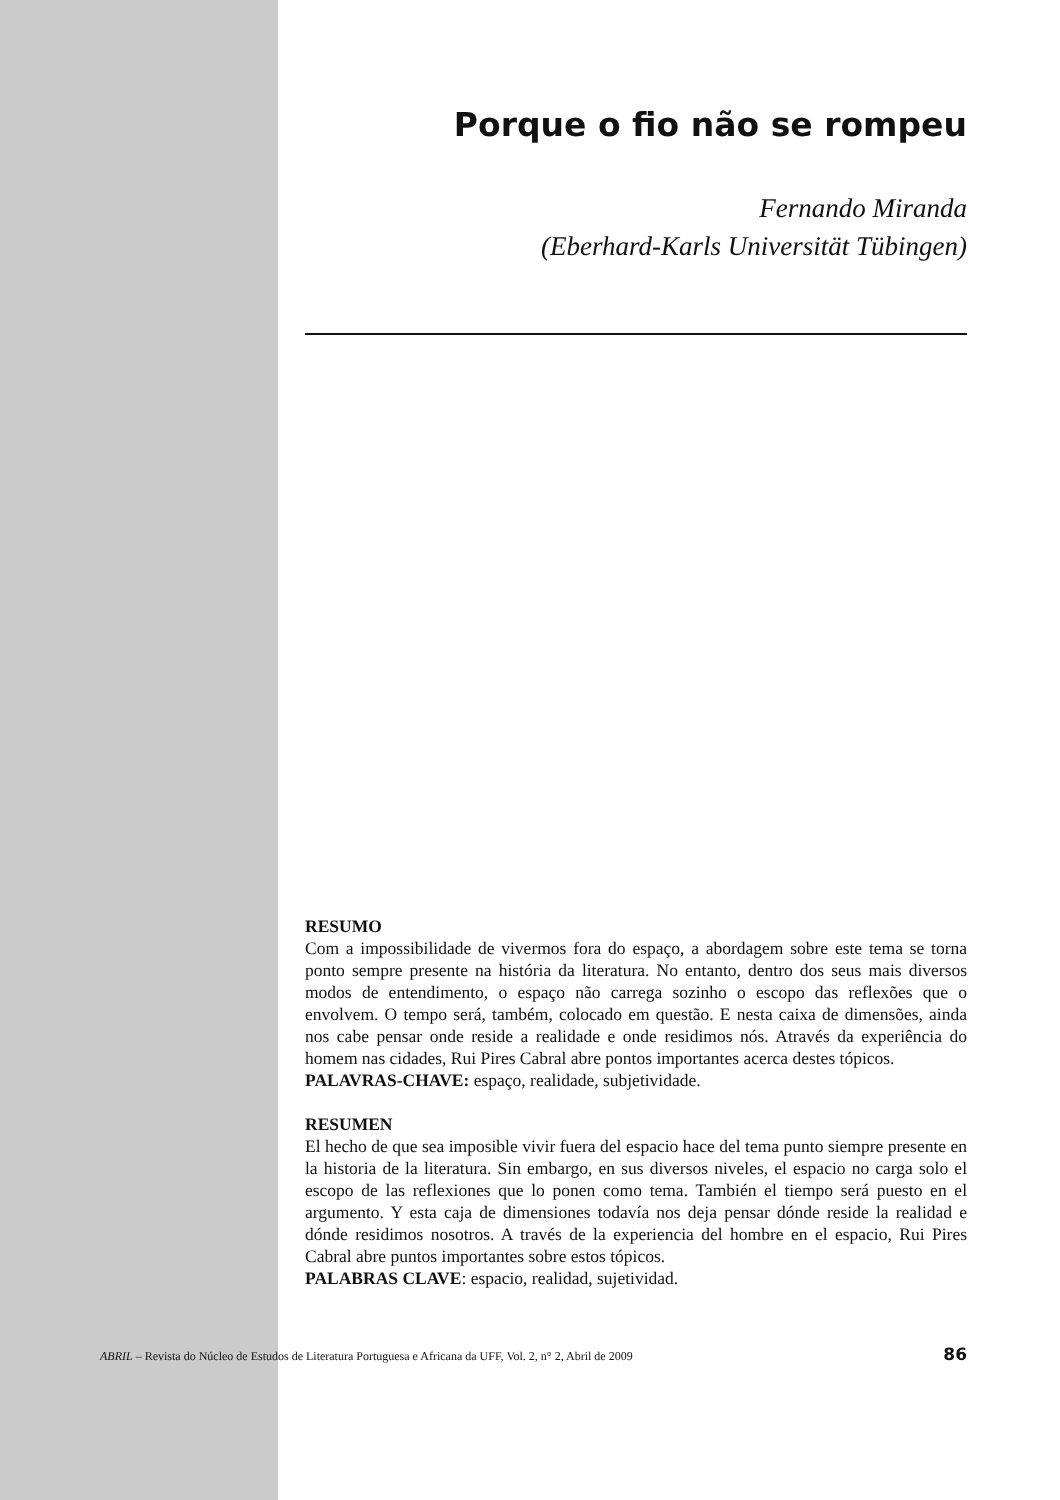Porque o fio não se rompeu
Fernando Miranda
(Eberhard-Karls Universität Tübingen)
RESUMO
Com a impossibilidade de vivermos fora do espaço, a abordagem sobre este tema se torna ponto sempre presente na história da literatura. No entanto, dentro dos seus mais diversos modos de entendimento, o espaço não carrega sozinho o escopo das reflexões que o envolvem. O tempo será, também, colocado em questão. E nesta caixa de dimensões, ainda nos cabe pensar onde reside a realidade e onde residimos nós. Através da experiência do homem nas cidades, Rui Pires Cabral abre pontos importantes acerca destes tópicos.
PALAVRAS-CHAVE: espaço, realidade, subjetividade.
RESUMEN
El hecho de que sea imposible vivir fuera del espacio hace del tema punto siempre presente en la historia de la literatura. Sin embargo, en sus diversos niveles, el espacio no carga solo el escopo de las reflexiones que lo ponen como tema. También el tiempo será puesto en el argumento. Y esta caja de dimensiones todavía nos deja pensar dónde reside la realidad e dónde residimos nosotros. A través de la experiencia del hombre en el espacio, Rui Pires Cabral abre puntos importantes sobre estos tópicos.
PALABRAS CLAVE: espacio, realidad, sujetividad.
ABRIL – Revista do Núcleo de Estudos de Literatura Portuguesa e Africana da UFF, Vol. 2, n° 2, Abril de 2009 86